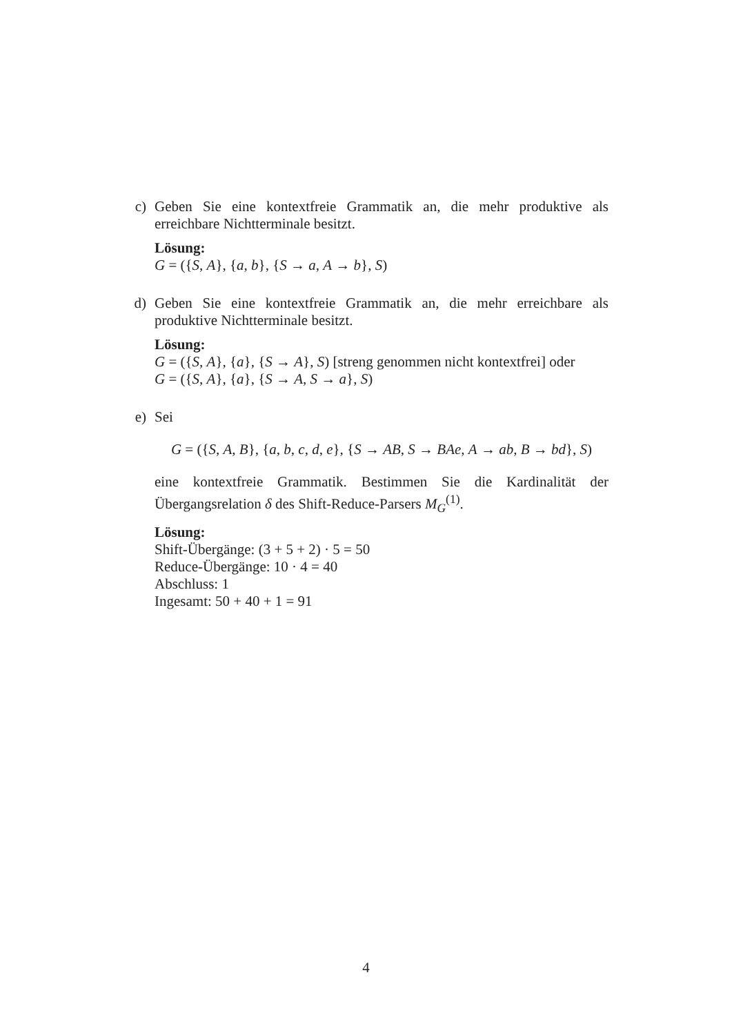c) Geben Sie eine kontextfreie Grammatik an, die mehr produktive als erreichbare Nichtterminale besitzt.
Lösung:
G = ({S, A}, {a, b}, {S → a, A → b}, S)
d) Geben Sie eine kontextfreie Grammatik an, die mehr erreichbare als produktive Nichtterminale besitzt.
Lösung:
G = ({S, A}, {a}, {S → A}, S) [streng genommen nicht kontextfrei] oder
G = ({S, A}, {a}, {S → A, S → a}, S)
e) Sei
G = ({S, A, B}, {a, b, c, d, e}, {S → AB, S → BAe, A → ab, B → bd}, S)
eine kontextfreie Grammatik. Bestimmen Sie die Kardinalität der Übergangsrelation δ des Shift-Reduce-Parsers M<sub>G</sub><sup>(1)</sup>.
Lösung:
Shift-Übergänge: (3 + 5 + 2) · 5 = 50
Reduce-Übergänge: 10 · 4 = 40
Abschluss: 1
Ingesamt: 50 + 40 + 1 = 91
4